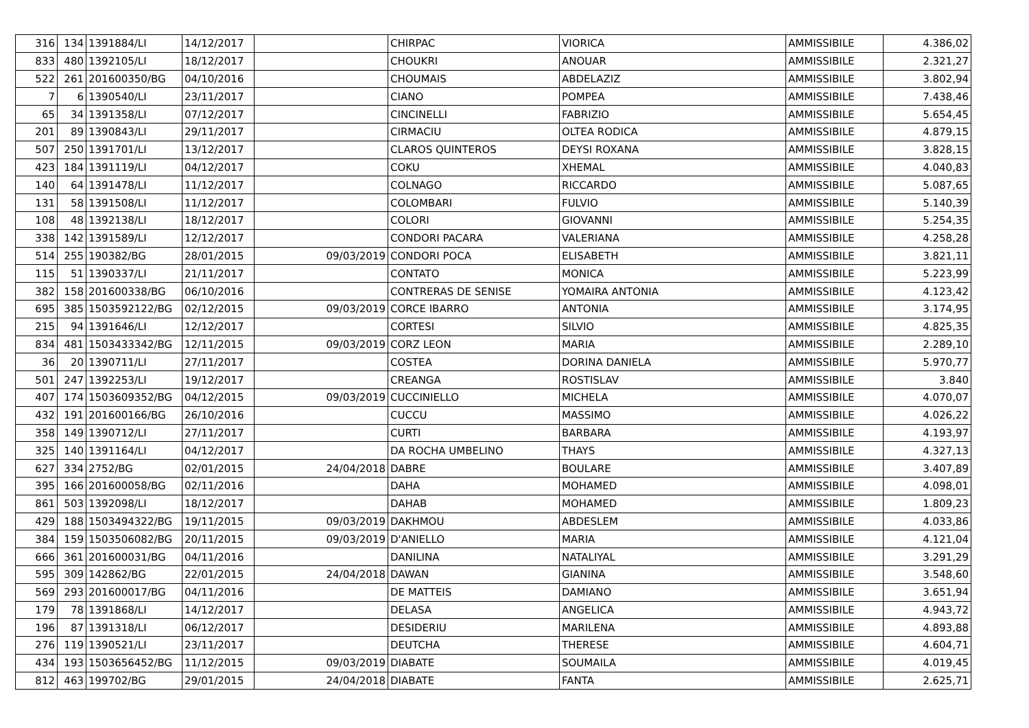| 316 | 134 | 1391884/LI | 14/12/2017 | | CHIRPAC | VIORICA | AMMISSIBILE | 4.386,02 |
| 833 | 480 | 1392105/LI | 18/12/2017 | | CHOUKRI | ANOUAR | AMMISSIBILE | 2.321,27 |
| 522 | 261 | 201600350/BG | 04/10/2016 | | CHOUMAIS | ABDELAZIZ | AMMISSIBILE | 3.802,94 |
| 7 | 6 | 1390540/LI | 23/11/2017 | | CIANO | POMPEA | AMMISSIBILE | 7.438,46 |
| 65 | 34 | 1391358/LI | 07/12/2017 | | CINCINELLI | FABRIZIO | AMMISSIBILE | 5.654,45 |
| 201 | 89 | 1390843/LI | 29/11/2017 | | CIRMACIU | OLTEA RODICA | AMMISSIBILE | 4.879,15 |
| 507 | 250 | 1391701/LI | 13/12/2017 | | CLAROS QUINTEROS | DEYSI ROXANA | AMMISSIBILE | 3.828,15 |
| 423 | 184 | 1391119/LI | 04/12/2017 | | COKU | XHEMAL | AMMISSIBILE | 4.040,83 |
| 140 | 64 | 1391478/LI | 11/12/2017 | | COLNAGO | RICCARDO | AMMISSIBILE | 5.087,65 |
| 131 | 58 | 1391508/LI | 11/12/2017 | | COLOMBARI | FULVIO | AMMISSIBILE | 5.140,39 |
| 108 | 48 | 1392138/LI | 18/12/2017 | | COLORI | GIOVANNI | AMMISSIBILE | 5.254,35 |
| 338 | 142 | 1391589/LI | 12/12/2017 | | CONDORI PACARA | VALERIANA | AMMISSIBILE | 4.258,28 |
| 514 | 255 | 190382/BG | 28/01/2015 | 09/03/2019 | CONDORI POCA | ELISABETH | AMMISSIBILE | 3.821,11 |
| 115 | 51 | 1390337/LI | 21/11/2017 | | CONTATO | MONICA | AMMISSIBILE | 5.223,99 |
| 382 | 158 | 201600338/BG | 06/10/2016 | | CONTRERAS DE SENISE | YOMAIRA ANTONIA | AMMISSIBILE | 4.123,42 |
| 695 | 385 | 1503592122/BG | 02/12/2015 | 09/03/2019 | CORCE IBARRO | ANTONIA | AMMISSIBILE | 3.174,95 |
| 215 | 94 | 1391646/LI | 12/12/2017 | | CORTESI | SILVIO | AMMISSIBILE | 4.825,35 |
| 834 | 481 | 1503433342/BG | 12/11/2015 | 09/03/2019 | CORZ LEON | MARIA | AMMISSIBILE | 2.289,10 |
| 36 | 20 | 1390711/LI | 27/11/2017 | | COSTEA | DORINA DANIELA | AMMISSIBILE | 5.970,77 |
| 501 | 247 | 1392253/LI | 19/12/2017 | | CREANGA | ROSTISLAV | AMMISSIBILE | 3.840 |
| 407 | 174 | 1503609352/BG | 04/12/2015 | 09/03/2019 | CUCCINIELLO | MICHELA | AMMISSIBILE | 4.070,07 |
| 432 | 191 | 201600166/BG | 26/10/2016 | | CUCCU | MASSIMO | AMMISSIBILE | 4.026,22 |
| 358 | 149 | 1390712/LI | 27/11/2017 | | CURTI | BARBARA | AMMISSIBILE | 4.193,97 |
| 325 | 140 | 1391164/LI | 04/12/2017 | | DA ROCHA UMBELINO | THAYS | AMMISSIBILE | 4.327,13 |
| 627 | 334 | 2752/BG | 02/01/2015 | 24/04/2018 | DABRE | BOULARE | AMMISSIBILE | 3.407,89 |
| 395 | 166 | 201600058/BG | 02/11/2016 | | DAHA | MOHAMED | AMMISSIBILE | 4.098,01 |
| 861 | 503 | 1392098/LI | 18/12/2017 | | DAHAB | MOHAMED | AMMISSIBILE | 1.809,23 |
| 429 | 188 | 1503494322/BG | 19/11/2015 | 09/03/2019 | DAKHMOU | ABDESLEM | AMMISSIBILE | 4.033,86 |
| 384 | 159 | 1503506082/BG | 20/11/2015 | 09/03/2019 | D'ANIELLO | MARIA | AMMISSIBILE | 4.121,04 |
| 666 | 361 | 201600031/BG | 04/11/2016 | | DANILINA | NATALIYAL | AMMISSIBILE | 3.291,29 |
| 595 | 309 | 142862/BG | 22/01/2015 | 24/04/2018 | DAWAN | GIANINA | AMMISSIBILE | 3.548,60 |
| 569 | 293 | 201600017/BG | 04/11/2016 | | DE MATTEIS | DAMIANO | AMMISSIBILE | 3.651,94 |
| 179 | 78 | 1391868/LI | 14/12/2017 | | DELASA | ANGELICA | AMMISSIBILE | 4.943,72 |
| 196 | 87 | 1391318/LI | 06/12/2017 | | DESIDERIU | MARILENA | AMMISSIBILE | 4.893,88 |
| 276 | 119 | 1390521/LI | 23/11/2017 | | DEUTCHA | THERESE | AMMISSIBILE | 4.604,71 |
| 434 | 193 | 1503656452/BG | 11/12/2015 | 09/03/2019 | DIABATE | SOUMAILA | AMMISSIBILE | 4.019,45 |
| 812 | 463 | 199702/BG | 29/01/2015 | 24/04/2018 | DIABATE | FANTA | AMMISSIBILE | 2.625,71 |